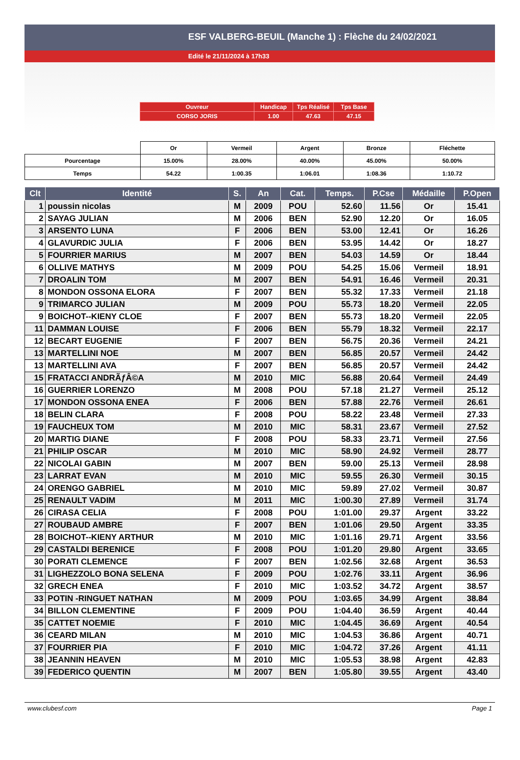ESF VALBERG-BEUIL (Manche 1) : Flèche du 24/02/2021
Edité le 21/11/2024 à 17h33
| Ouvreur | Handicap | Tps Réalisé | Tps Base |
| CORSO JORIS | 1.00 | 47.63 | 47.15 |
| | Or | Vermeil | Argent | Bronze | Fléchette |
| Pourcentage | 15.00% | 28.00% | 40.00% | 45.00% | 50.00% |
| Temps | 54.22 | 1:00.35 | 1:06.01 | 1:08.36 | 1:10.72 |
| Clt | Identité | S. | An | Cat. | Temps. | P.Cse | Médaille | P.Open |
| --- | --- | --- | --- | --- | --- | --- | --- | --- |
| 1 | poussin nicolas | M | 2009 | POU | 52.60 | 11.56 | Or | 15.41 |
| 2 | SAYAG JULIAN | M | 2006 | BEN | 52.90 | 12.20 | Or | 16.05 |
| 3 | ARSENTO LUNA | F | 2006 | BEN | 53.00 | 12.41 | Or | 16.26 |
| 4 | GLAVURDIC JULIA | F | 2006 | BEN | 53.95 | 14.42 | Or | 18.27 |
| 5 | FOURRIER MARIUS | M | 2007 | BEN | 54.03 | 14.59 | Or | 18.44 |
| 6 | OLLIVE MATHYS | M | 2009 | POU | 54.25 | 15.06 | Vermeil | 18.91 |
| 7 | DROALIN TOM | M | 2007 | BEN | 54.91 | 16.46 | Vermeil | 20.31 |
| 8 | MONDON OSSONA ELORA | F | 2007 | BEN | 55.32 | 17.33 | Vermeil | 21.18 |
| 9 | TRIMARCO JULIAN | M | 2009 | POU | 55.73 | 18.20 | Vermeil | 22.05 |
| 9 | BOICHOT--KIENY CLOE | F | 2007 | BEN | 55.73 | 18.20 | Vermeil | 22.05 |
| 11 | DAMMAN LOUISE | F | 2006 | BEN | 55.79 | 18.32 | Vermeil | 22.17 |
| 12 | BECART EUGENIE | F | 2007 | BEN | 56.75 | 20.36 | Vermeil | 24.21 |
| 13 | MARTELLINI NOE | M | 2007 | BEN | 56.85 | 20.57 | Vermeil | 24.42 |
| 13 | MARTELLINI AVA | F | 2007 | BEN | 56.85 | 20.57 | Vermeil | 24.42 |
| 15 | FRATACCI ANDRÃƒÂ©A | M | 2010 | MIC | 56.88 | 20.64 | Vermeil | 24.49 |
| 16 | GUERRIER LORENZO | M | 2008 | POU | 57.18 | 21.27 | Vermeil | 25.12 |
| 17 | MONDON OSSONA ENEA | F | 2006 | BEN | 57.88 | 22.76 | Vermeil | 26.61 |
| 18 | BELIN CLARA | F | 2008 | POU | 58.22 | 23.48 | Vermeil | 27.33 |
| 19 | FAUCHEUX TOM | M | 2010 | MIC | 58.31 | 23.67 | Vermeil | 27.52 |
| 20 | MARTIG DIANE | F | 2008 | POU | 58.33 | 23.71 | Vermeil | 27.56 |
| 21 | PHILIP OSCAR | M | 2010 | MIC | 58.90 | 24.92 | Vermeil | 28.77 |
| 22 | NICOLAI GABIN | M | 2007 | BEN | 59.00 | 25.13 | Vermeil | 28.98 |
| 23 | LARRAT EVAN | M | 2010 | MIC | 59.55 | 26.30 | Vermeil | 30.15 |
| 24 | ORENGO GABRIEL | M | 2010 | MIC | 59.89 | 27.02 | Vermeil | 30.87 |
| 25 | RENAULT VADIM | M | 2011 | MIC | 1:00.30 | 27.89 | Vermeil | 31.74 |
| 26 | CIRASA CELIA | F | 2008 | POU | 1:01.00 | 29.37 | Argent | 33.22 |
| 27 | ROUBAUD AMBRE | F | 2007 | BEN | 1:01.06 | 29.50 | Argent | 33.35 |
| 28 | BOICHOT--KIENY ARTHUR | M | 2010 | MIC | 1:01.16 | 29.71 | Argent | 33.56 |
| 29 | CASTALDI BERENICE | F | 2008 | POU | 1:01.20 | 29.80 | Argent | 33.65 |
| 30 | PORATI CLEMENCE | F | 2007 | BEN | 1:02.56 | 32.68 | Argent | 36.53 |
| 31 | LIGHEZZOLO BONA SELENA | F | 2009 | POU | 1:02.76 | 33.11 | Argent | 36.96 |
| 32 | GRECH ENEA | F | 2010 | MIC | 1:03.52 | 34.72 | Argent | 38.57 |
| 33 | POTIN -RINGUET NATHAN | M | 2009 | POU | 1:03.65 | 34.99 | Argent | 38.84 |
| 34 | BILLON CLEMENTINE | F | 2009 | POU | 1:04.40 | 36.59 | Argent | 40.44 |
| 35 | CATTET NOEMIE | F | 2010 | MIC | 1:04.45 | 36.69 | Argent | 40.54 |
| 36 | CEARD MILAN | M | 2010 | MIC | 1:04.53 | 36.86 | Argent | 40.71 |
| 37 | FOURRIER PIA | F | 2010 | MIC | 1:04.72 | 37.26 | Argent | 41.11 |
| 38 | JEANNIN HEAVEN | M | 2010 | MIC | 1:05.53 | 38.98 | Argent | 42.83 |
| 39 | FEDERICO QUENTIN | M | 2007 | BEN | 1:05.80 | 39.55 | Argent | 43.40 |
www.clubesf.com Page 1